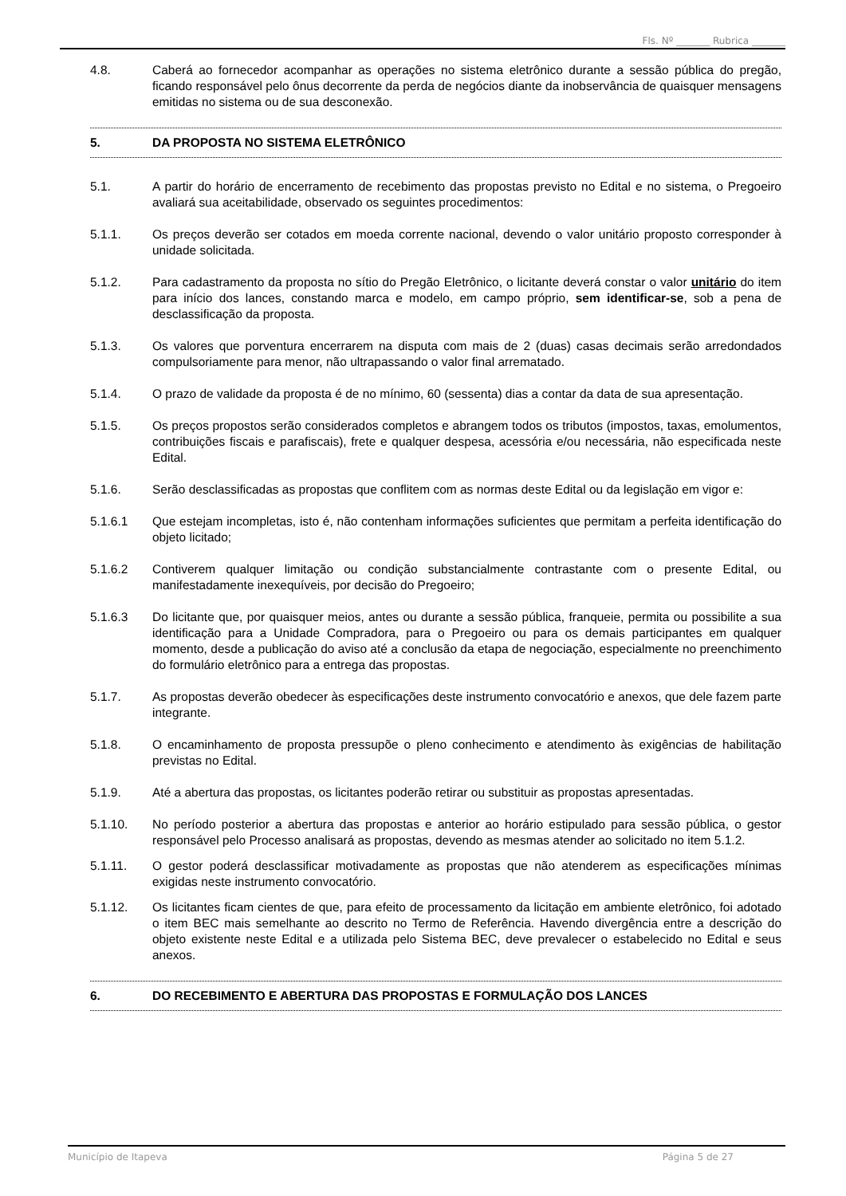Fls. Nº _______ Rubrica _______
4.8. Caberá ao fornecedor acompanhar as operações no sistema eletrônico durante a sessão pública do pregão, ficando responsável pelo ônus decorrente da perda de negócios diante da inobservância de quaisquer mensagens emitidas no sistema ou de sua desconexão.
5. DA PROPOSTA NO SISTEMA ELETRÔNICO
5.1. A partir do horário de encerramento de recebimento das propostas previsto no Edital e no sistema, o Pregoeiro avaliará sua aceitabilidade, observado os seguintes procedimentos:
5.1.1. Os preços deverão ser cotados em moeda corrente nacional, devendo o valor unitário proposto corresponder à unidade solicitada.
5.1.2. Para cadastramento da proposta no sítio do Pregão Eletrônico, o licitante deverá constar o valor unitário do item para início dos lances, constando marca e modelo, em campo próprio, sem identificar-se, sob a pena de desclassificação da proposta.
5.1.3. Os valores que porventura encerrarem na disputa com mais de 2 (duas) casas decimais serão arredondados compulsoriamente para menor, não ultrapassando o valor final arrematado.
5.1.4. O prazo de validade da proposta é de no mínimo, 60 (sessenta) dias a contar da data de sua apresentação.
5.1.5. Os preços propostos serão considerados completos e abrangem todos os tributos (impostos, taxas, emolumentos, contribuições fiscais e parafiscais), frete e qualquer despesa, acessória e/ou necessária, não especificada neste Edital.
5.1.6. Serão desclassificadas as propostas que conflitem com as normas deste Edital ou da legislação em vigor e:
5.1.6.1 Que estejam incompletas, isto é, não contenham informações suficientes que permitam a perfeita identificação do objeto licitado;
5.1.6.2 Contiverem qualquer limitação ou condição substancialmente contrastante com o presente Edital, ou manifestadamente inexequíveis, por decisão do Pregoeiro;
5.1.6.3 Do licitante que, por quaisquer meios, antes ou durante a sessão pública, franqueie, permita ou possibilite a sua identificação para a Unidade Compradora, para o Pregoeiro ou para os demais participantes em qualquer momento, desde a publicação do aviso até a conclusão da etapa de negociação, especialmente no preenchimento do formulário eletrônico para a entrega das propostas.
5.1.7. As propostas deverão obedecer às especificações deste instrumento convocatório e anexos, que dele fazem parte integrante.
5.1.8. O encaminhamento de proposta pressupõe o pleno conhecimento e atendimento às exigências de habilitação previstas no Edital.
5.1.9. Até a abertura das propostas, os licitantes poderão retirar ou substituir as propostas apresentadas.
5.1.10. No período posterior a abertura das propostas e anterior ao horário estipulado para sessão pública, o gestor responsável pelo Processo analisará as propostas, devendo as mesmas atender ao solicitado no item 5.1.2.
5.1.11. O gestor poderá desclassificar motivadamente as propostas que não atenderem as especificações mínimas exigidas neste instrumento convocatório.
5.1.12. Os licitantes ficam cientes de que, para efeito de processamento da licitação em ambiente eletrônico, foi adotado o item BEC mais semelhante ao descrito no Termo de Referência. Havendo divergência entre a descrição do objeto existente neste Edital e a utilizada pelo Sistema BEC, deve prevalecer o estabelecido no Edital e seus anexos.
6. DO RECEBIMENTO E ABERTURA DAS PROPOSTAS E FORMULAÇÃO DOS LANCES
Município de Itapeva Página 5 de 27